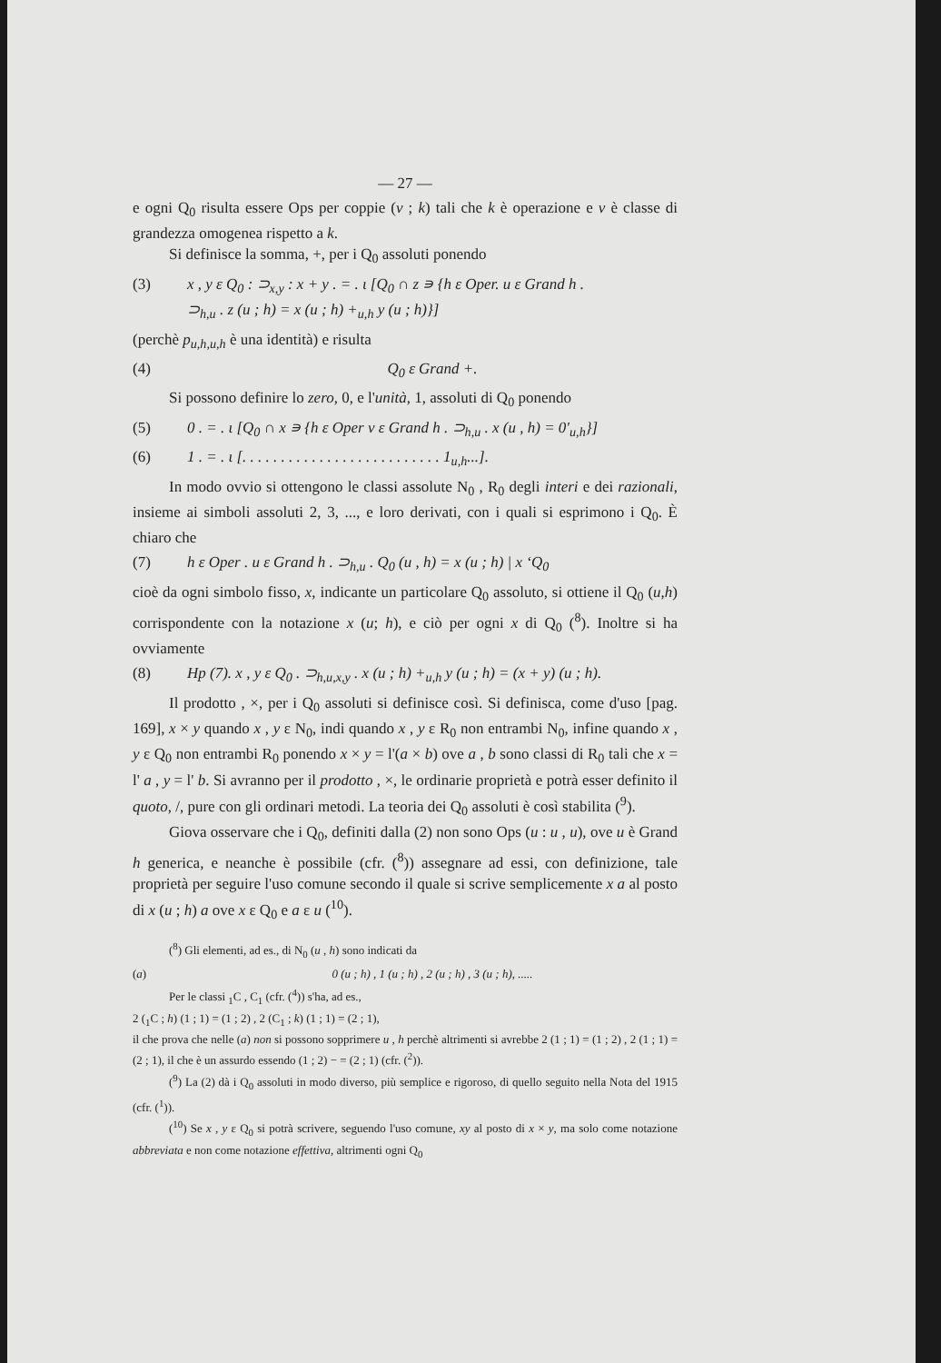— 27 —
e ogni Q<sub>0</sub> risulta essere Ops per coppie (v ; k) tali che k è operazione e v è classe di grandezza omogenea rispetto a k.
Si definisce la somma, +, per i Q<sub>0</sub> assoluti ponendo
(3) x , y ε Q<sub>0</sub> : ⊃<sub>x,y</sub> : x + y . = . ι [Q<sub>0</sub> ∩ z ∍ {h ε Oper. u ε Grand h .
⊃<sub>h,u</sub> . z (u ; h) = x (u ; h) +<sub>u,h</sub> y (u ; h)}]
(perchè p<sub>u,h,u,h</sub> è una identità) e risulta
(4) Q<sub>0</sub> ε Grand +.
Si possono definire lo zero, 0, e l'unità, 1, assoluti di Q<sub>0</sub> ponendo
(5) 0 . = . ι [Q<sub>0</sub> ∩ x ∍ {h ε Oper v ε Grand h . ⊃<sub>h,u</sub> . x (u , h) = 0'<sub>u,h</sub>}]
(6) 1 . = . ι [. . . . . . . . . . . . . . . . . . . . . . . . . . 1<sub>u,h</sub>...].
In modo ovvio si ottengono le classi assolute N<sub>0</sub> , R<sub>0</sub> degli interi e dei razionali, insieme ai simboli assoluti 2, 3, ..., e loro derivati, con i quali si esprimono i Q<sub>0</sub>. È chiaro che
(7) h ε Oper . u ε Grand h . ⊃<sub>h,u</sub> . Q<sub>0</sub> (u , h) = x (u ; h) | x ‘Q<sub>0</sub>
cioè da ogni simbolo fisso, x, indicante un particolare Q<sub>0</sub> assoluto, si ottiene il Q<sub>0</sub> (u,h) corrispondente con la notazione x (u; h), e ciò per ogni x di Q<sub>0</sub> (<sup>8</sup>). Inoltre si ha ovviamente
(8) Hp (7). x , y ε Q<sub>0</sub> . ⊃<sub>h,u,x,y</sub> . x (u ; h) +<sub>u,h</sub> y (u ; h) = (x + y) (u ; h).
Il prodotto , ×, per i Q<sub>0</sub> assoluti si definisce così. Si definisca, come d'uso [pag. 169], x × y quando x , y ε N<sub>0</sub>, indi quando x , y ε R<sub>0</sub> non entrambi N<sub>0</sub>, infine quando x , y ε Q<sub>0</sub> non entrambi R<sub>0</sub> ponendo x × y = l'(a × b) ove a , b sono classi di R<sub>0</sub> tali che x = l' a , y = l' b. Si avranno per il prodotto , ×, le ordinarie proprietà e potrà esser definito il quoto, /, pure con gli ordinari metodi. La teoria dei Q<sub>0</sub> assoluti è così stabilita (<sup>9</sup>).
Giova osservare che i Q<sub>0</sub>, definiti dalla (2) non sono Ops (u : u , u), ove u è Grand h generica, e neanche è possibile (cfr. (<sup>8</sup>)) assegnare ad essi, con definizione, tale proprietà per seguire l'uso comune secondo il quale si scrive semplicemente x a al posto di x (u ; h) a ove x ε Q<sub>0</sub> e a ε u (<sup>10</sup>).
(<sup>8</sup>) Gli elementi, ad es., di N<sub>0</sub> (u , h) sono indicati da
(a) 0 (u ; h) , 1 (u ; h) , 2 (u ; h) , 3 (u ; h), .....
Per le classi <sub>1</sub>C , C<sub>1</sub> (cfr. (<sup>4</sup>)) s'ha, ad es.,
2 (<sub>1</sub>C ; h) (1 ; 1) = (1 ; 2) , 2 (C<sub>1</sub> ; k) (1 ; 1) = (2 ; 1),
il che prova che nelle (a) non si possono sopprimere u , h perchè altrimenti si avrebbe 2 (1 ; 1) = (1 ; 2) , 2 (1 ; 1) = (2 ; 1), il che è un assurdo essendo (1 ; 2) − = (2 ; 1) (cfr. (<sup>2</sup>)).
(<sup>9</sup>) La (2) dà i Q<sub>0</sub> assoluti in modo diverso, più semplice e rigoroso, di quello seguito nella Nota del 1915 (cfr. (<sup>1</sup>)).
(<sup>10</sup>) Se x , y ε Q<sub>0</sub> si potrà scrivere, seguendo l'uso comune, xy al posto di x × y, ma solo come notazione abbreviata e non come notazione effettiva, altrimenti ogni Q<sub>0</sub>